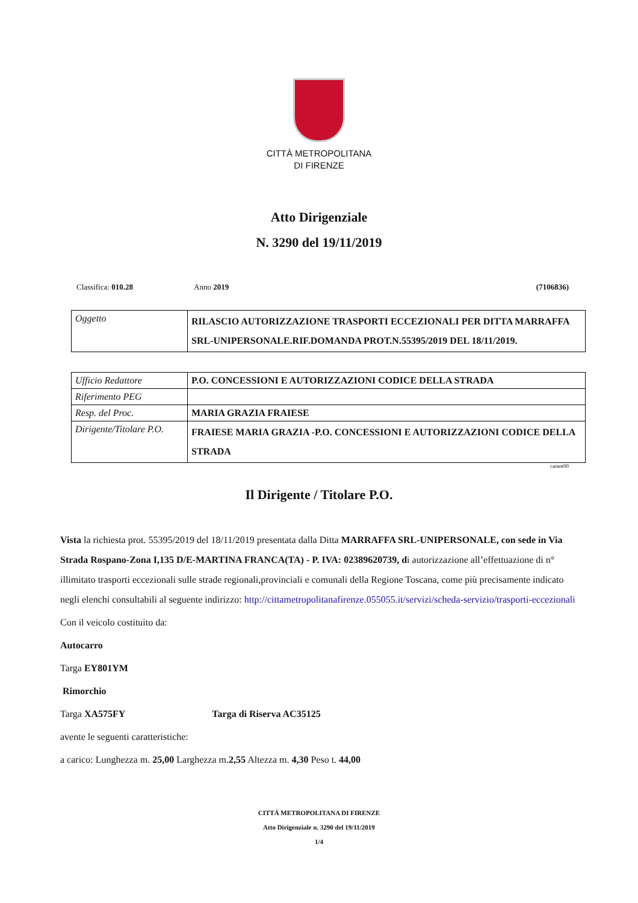CITTÀ METROPOLITANA
DI FIRENZE
Atto Dirigenziale
N. 3290 del 19/11/2019
Classifica: 010.28 Anno 2019 (7106836)
| Oggetto | RILASCIO AUTORIZZAZIONE TRASPORTI ECCEZIONALI PER DITTA MARRAFFA SRL-UNIPERSONALE.RIF.DOMANDA PROT.N.55395/2019 DEL 18/11/2019. |
| Ufficio Redattore | P.O. CONCESSIONI E AUTORIZZAZIONI CODICE DELLA STRADA |
| Riferimento PEG | |
| Resp. del Proc. | MARIA GRAZIA FRAIESE |
| Dirigente/Titolare P.O. | FRAIESE MARIA GRAZIA -P.O. CONCESSIONI E AUTORIZZAZIONI CODICE DELLA STRADA |
carant00
Il Dirigente / Titolare P.O.
Vista la richiesta prot. 55395/2019 del 18/11/2019 presentata dalla Ditta MARRAFFA SRL-UNIPERSONALE, con sede in Via Strada Rospano-Zona I,135 D/E-MARTINA FRANCA(TA) - P. IVA: 02389620739, di autorizzazione all’effettuazione di n° illimitato trasporti eccezionali sulle strade regionali,provinciali e comunali della Regione Toscana, come più precisamente indicato negli elenchi consultabili al seguente indirizzo: http://cittametropolitanafirenze.055055.it/servizi/scheda-servizio/trasporti-eccezionali
Con il veicolo costituito da:
Autocarro
Targa EY801YM
Rimorchio
Targa XA575FY Targa di Riserva AC35125
avente le seguenti caratteristiche:
a carico: Lunghezza m. 25,00 Larghezza m.2,55 Altezza m. 4,30 Peso t. 44,00
CITTÁ METROPOLITANA DI FIRENZE
Atto Dirigenziale n. 3290 del 19/11/2019
1/4